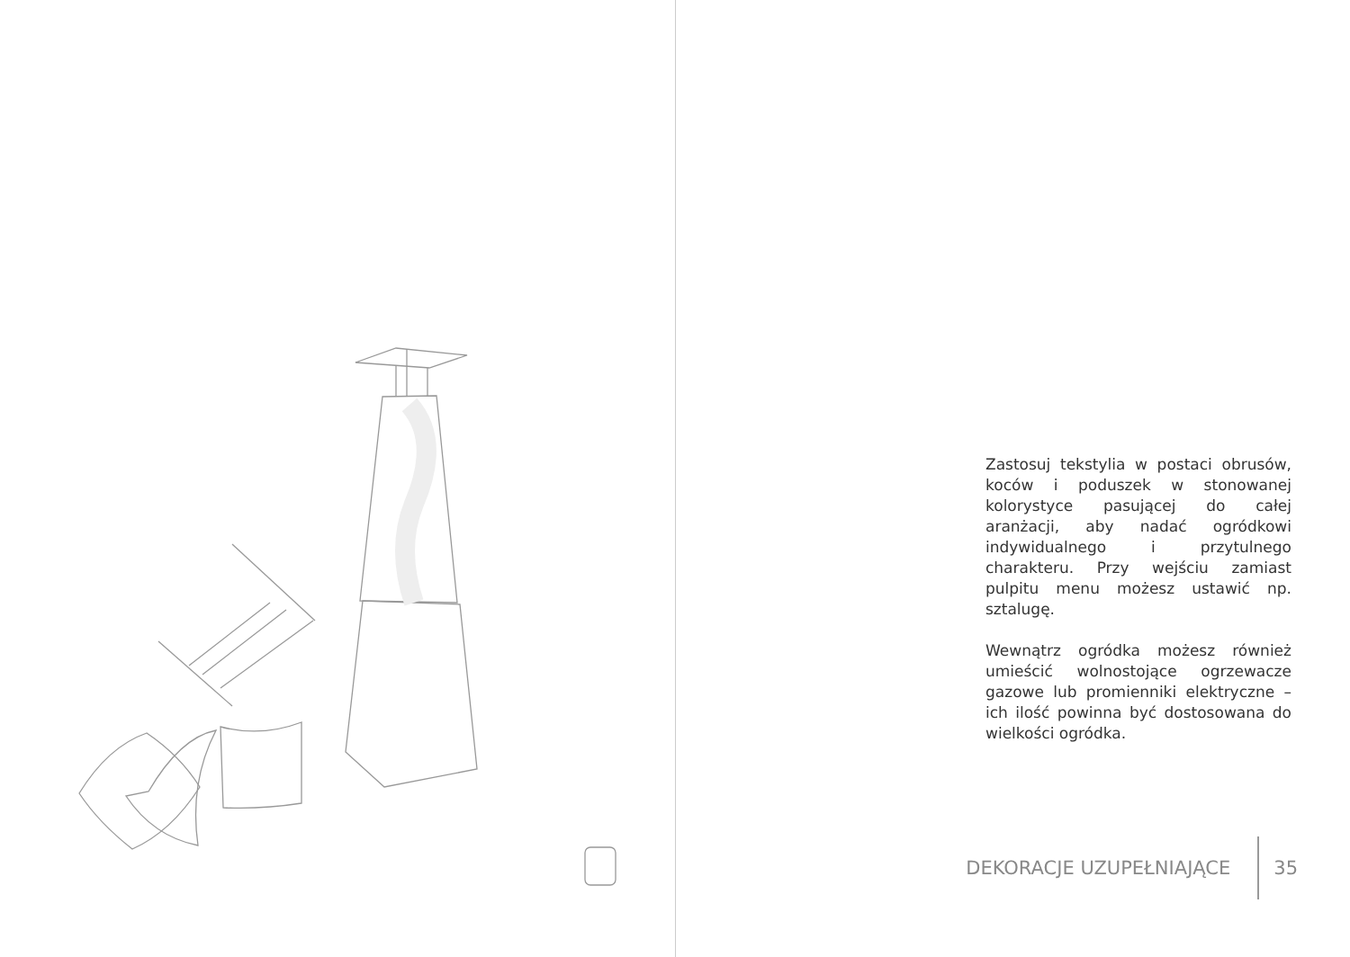Zastosuj tekstylia w postaci obrusów, koców i poduszek w stonowanej kolorystyce pasującej do całej aranżacji, aby nadać ogródkowi indywidualnego i przytulnego charakteru. Przy wejściu zamiast pulpitu menu możesz ustawić np. sztalugę.
Wewnątrz ogródka możesz również umieścić wolnostojące ogrzewacze gazowe lub promienniki elektryczne – ich ilość powinna być dostosowana do wielkości ogródka.
DEKORACJE UZUPEŁNIAJĄCE 35